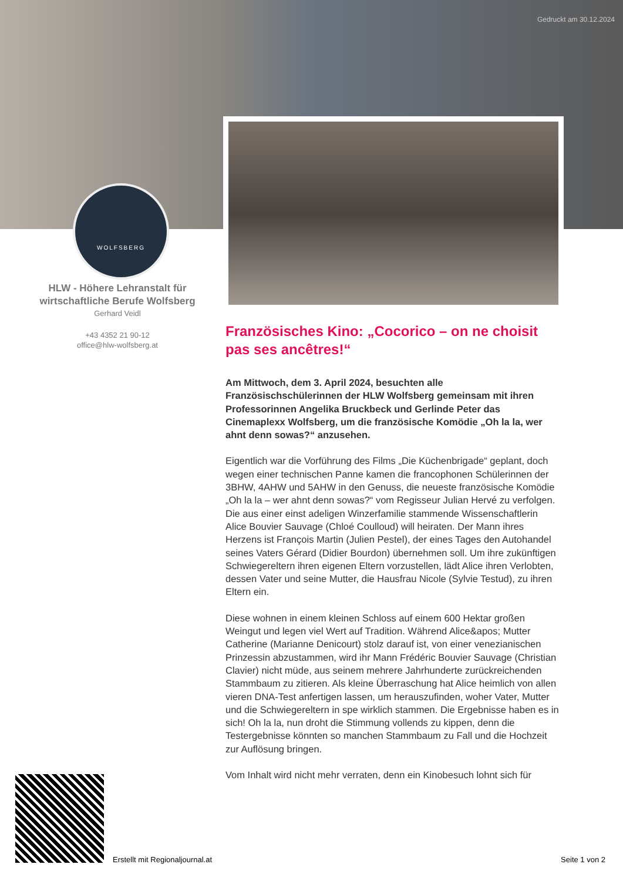Gedruckt am 30.12.2024
WOLFSBERG
HLW - Höhere Lehranstalt für wirtschaftliche Berufe Wolfsberg
Gerhard Veidl
+43 4352 21 90-12
office@hlw-wolfsberg.at
Französisches Kino: „Cocorico – on ne choisit pas ses ancêtres!“
Am Mittwoch, dem 3. April 2024, besuchten alle Französischschülerinnen der HLW Wolfsberg gemeinsam mit ihren Professorinnen Angelika Bruckbeck und Gerlinde Peter das Cinemaplexx Wolfsberg, um die französische Komödie „Oh la la, wer ahnt denn sowas?“ anzusehen.
Eigentlich war die Vorführung des Films „Die Küchenbrigade“ geplant, doch wegen einer technischen Panne kamen die francophonen Schülerinnen der 3BHW, 4AHW und 5AHW in den Genuss, die neueste französische Komödie „Oh la la – wer ahnt denn sowas?“ vom Regisseur Julian Hervé zu verfolgen. Die aus einer einst adeligen Winzerfamilie stammende Wissenschaftlerin Alice Bouvier Sauvage (Chloé Coulloud) will heiraten. Der Mann ihres Herzens ist François Martin (Julien Pestel), der eines Tages den Autohandel seines Vaters Gérard (Didier Bourdon) übernehmen soll. Um ihre zukünftigen Schwiegereltern ihren eigenen Eltern vorzustellen, lädt Alice ihren Verlobten, dessen Vater und seine Mutter, die Hausfrau Nicole (Sylvie Testud), zu ihren Eltern ein.
Diese wohnen in einem kleinen Schloss auf einem 600 Hektar großen Weingut und legen viel Wert auf Tradition. Während Alice&apos; Mutter Catherine (Marianne Denicourt) stolz darauf ist, von einer venezianischen Prinzessin abzustammen, wird ihr Mann Frédéric Bouvier Sauvage (Christian Clavier) nicht müde, aus seinem mehrere Jahrhunderte zurückreichenden Stammbaum zu zitieren. Als kleine Überraschung hat Alice heimlich von allen vieren DNA-Test anfertigen lassen, um herauszufinden, woher Vater, Mutter und die Schwiegereltern in spe wirklich stammen. Die Ergebnisse haben es in sich! Oh la la, nun droht die Stimmung vollends zu kippen, denn die Testergebnisse könnten so manchen Stammbaum zu Fall und die Hochzeit zur Auflösung bringen.
Vom Inhalt wird nicht mehr verraten, denn ein Kinobesuch lohnt sich für
Erstellt mit Regionaljournal.at
Seite 1 von 2